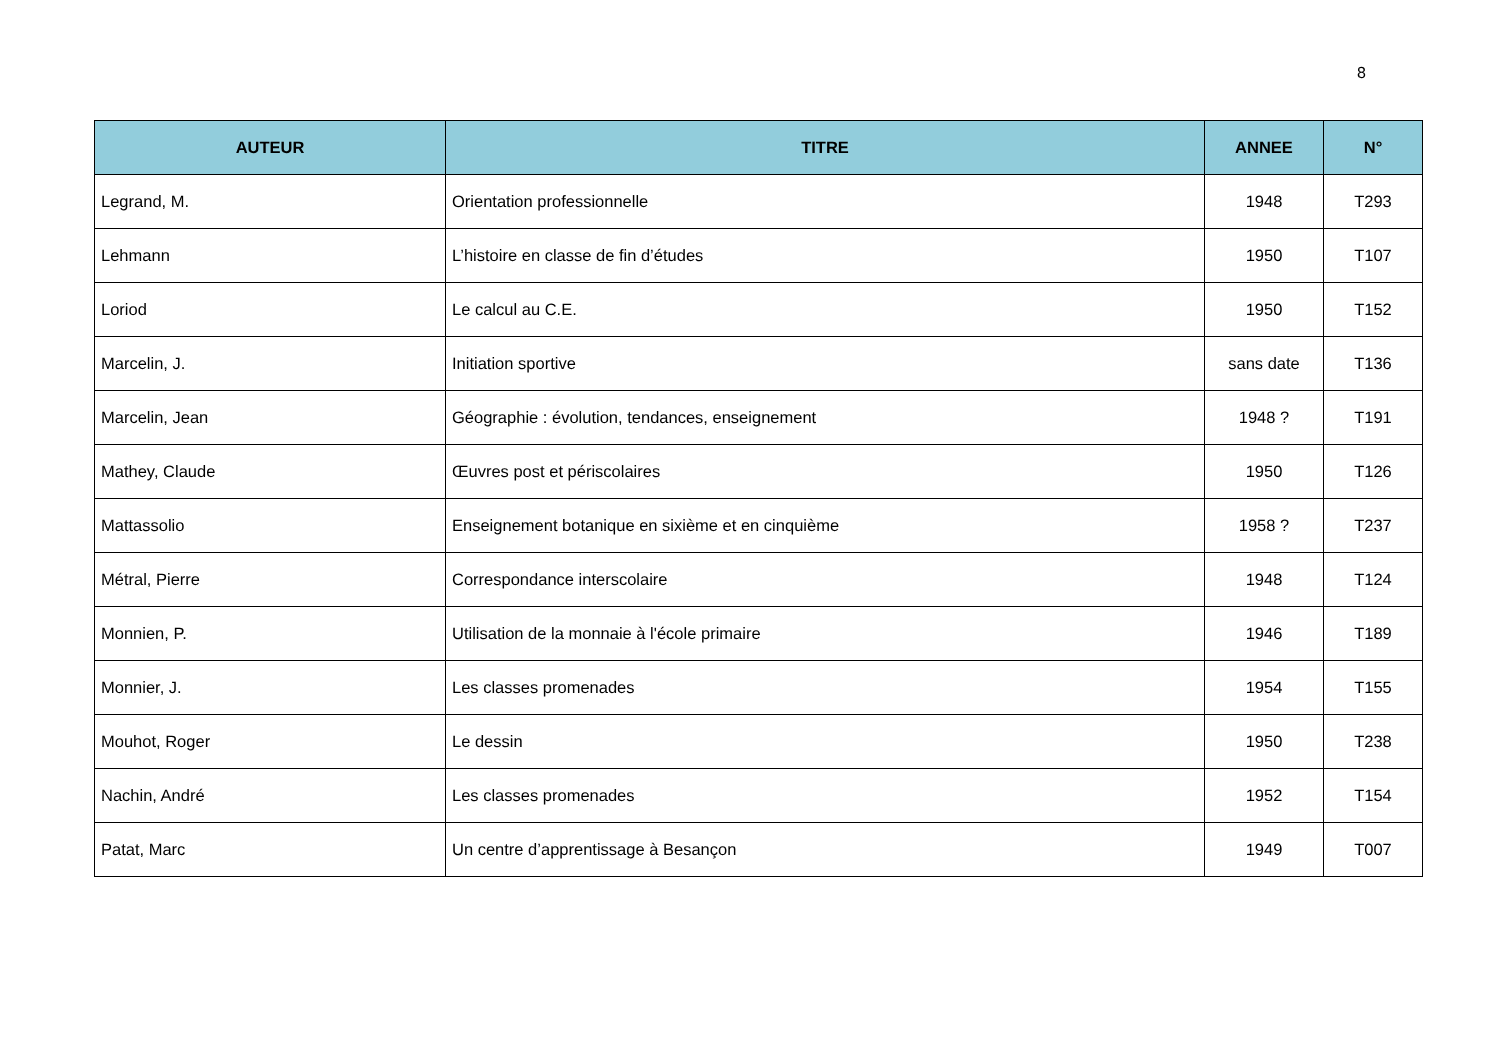8
| AUTEUR | TITRE | ANNEE | N° |
| --- | --- | --- | --- |
| Legrand, M. | Orientation professionnelle | 1948 | T293 |
| Lehmann | L’histoire en classe de fin d’études | 1950 | T107 |
| Loriod | Le calcul au C.E. | 1950 | T152 |
| Marcelin, J. | Initiation sportive | sans date | T136 |
| Marcelin, Jean | Géographie : évolution, tendances, enseignement | 1948 ? | T191 |
| Mathey, Claude | Œuvres post et périscolaires | 1950 | T126 |
| Mattassolio | Enseignement botanique en sixième et en cinquième | 1958 ? | T237 |
| Métral, Pierre | Correspondance interscolaire | 1948 | T124 |
| Monnien, P. | Utilisation de la monnaie à l'école primaire | 1946 | T189 |
| Monnier, J. | Les classes promenades | 1954 | T155 |
| Mouhot, Roger | Le dessin | 1950 | T238 |
| Nachin, André | Les classes promenades | 1952 | T154 |
| Patat, Marc | Un centre d’apprentissage à Besançon | 1949 | T007 |